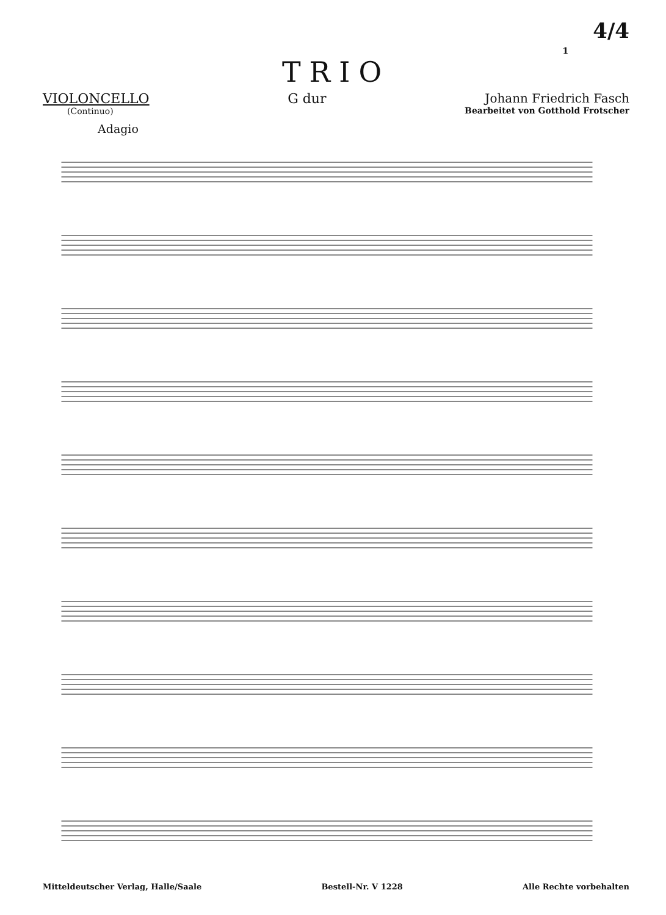1 4/4
TRIO
VIOLONCELLO
(Continuo)
G dur Johann Friedrich Fasch
Bearbeitet von Gotthold Frotscher
Adagio
Mitteldeutscher Verlag, Halle/Saale Bestell-Nr. V 1228 Alle Rechte vorbehalten